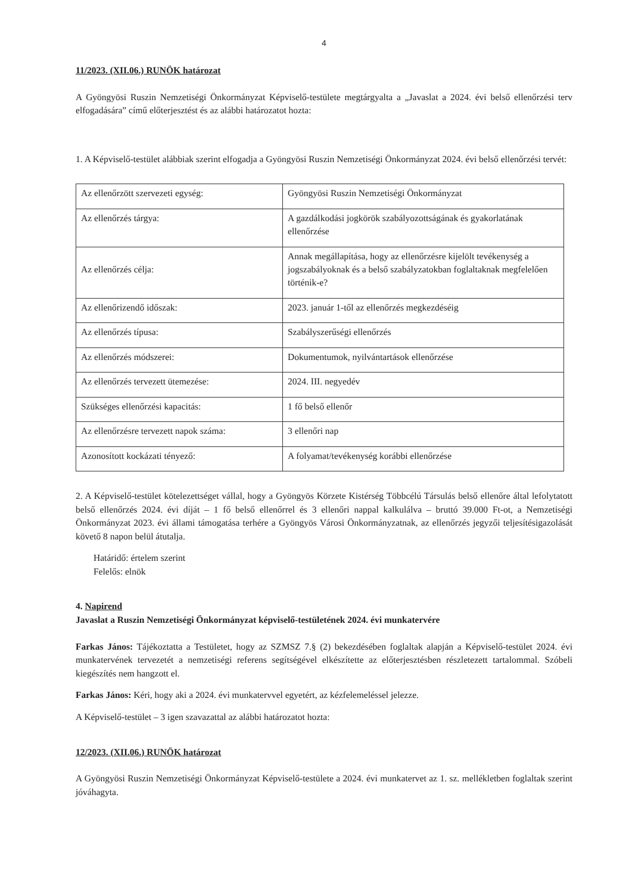4
11/2023. (XII.06.) RUNÖK határozat
A Gyöngyösi Ruszin Nemzetiségi Önkormányzat Képviselő-testülete megtárgyalta a „Javaslat a 2024. évi belső ellenőrzési terv elfogadására” című előterjesztést és az alábbi határozatot hozta:
1. A Képviselő-testület alábbiak szerint elfogadja a Gyöngyösi Ruszin Nemzetiségi Önkormányzat 2024. évi belső ellenőrzési tervét:
| Az ellenőrzött szervezeti egység: | Gyöngyösi Ruszin Nemzetiségi Önkormányzat |
| Az ellenőrzés tárgya: | A gazdálkodási jogkörök szabályozottságának és gyakorlatának ellenőrzése |
| Az ellenőrzés célja: | Annak megállapítása, hogy az ellenőrzésre kijelölt tevékenység a jogszabályoknak és a belső szabályzatokban foglaltaknak megfelelően történik-e? |
| Az ellenőrizendő időszak: | 2023. január 1-től az ellenőrzés megkezdéséig |
| Az ellenőrzés típusa: | Szabályszerűségi ellenőrzés |
| Az ellenőrzés módszerei: | Dokumentumok, nyilvántartások ellenőrzése |
| Az ellenőrzés tervezett ütemezése: | 2024. III. negyedév |
| Szükséges ellenőrzési kapacitás: | 1 fő belső ellenőr |
| Az ellenőrzésre tervezett napok száma: | 3 ellenőri nap |
| Azonosított kockázati tényező: | A folyamat/tevékenység korábbi ellenőrzése |
2. A Képviselő-testület kötelezettséget vállal, hogy a Gyöngyös Körzete Kistérség Többcélú Társulás belső ellenőre által lefolytatott belső ellenőrzés 2024. évi díját – 1 fő belső ellenőrrel és 3 ellenőri nappal kalkulálva – bruttó 39.000 Ft-ot, a Nemzetiségi Önkormányzat 2023. évi állami támogatása terhére a Gyöngyös Városi Önkormányzatnak, az ellenőrzés jegyzői teljesítésigazolását követő 8 napon belül átutalja.
Határidő: értelem szerint
Felelős: elnök
4. Napirend
Javaslat a Ruszin Nemzetiségi Önkormányzat képviselő-testületének 2024. évi munkatervére
Farkas János: Tájékoztatta a Testületet, hogy az SZMSZ 7.§ (2) bekezdésében foglaltak alapján a Képviselő-testület 2024. évi munkatervének tervezetét a nemzetiségi referens segítségével elkészítette az előterjesztésben részletezett tartalommal. Szóbeli kiegészítés nem hangzott el.
Farkas János: Kéri, hogy aki a 2024. évi munkatervvel egyetért, az kézfelemeléssel jelezze.
A Képviselő-testület – 3 igen szavazattal az alábbi határozatot hozta:
12/2023. (XII.06.) RUNÖK határozat
A Gyöngyösi Ruszin Nemzetiségi Önkormányzat Képviselő-testülete a 2024. évi munkatervet az 1. sz. mellékletben foglaltak szerint jóváhagyta.